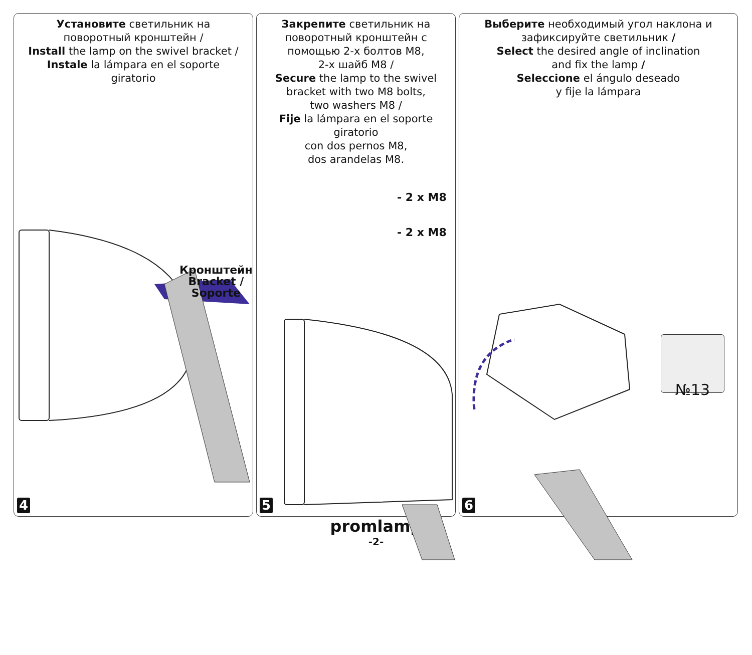Установите светильник на
поворотный кронштейн /
Install the lamp on the swivel bracket /
Instale la lámpara en el soporte
giratorio
Кронштейн
Bracket /
Soporte
4
Закрепите светильник на
поворотный кронштейн с
помощью 2-х болтов М8,
2-х шайб М8 /
Secure the lamp to the swivel
bracket with two M8 bolts,
two washers M8 /
Fije la lámpara en el soporte giratorio
con dos pernos M8,
dos arandelas M8.
- 2 x M8
- 2 x M8
5
Выберите необходимый угол наклона и
зафиксируйте светильник /
Select the desired angle of inclination
and fix the lamp /
Seleccione el ángulo deseado
y fije la lámpara
№13
6
promlamp
-2-